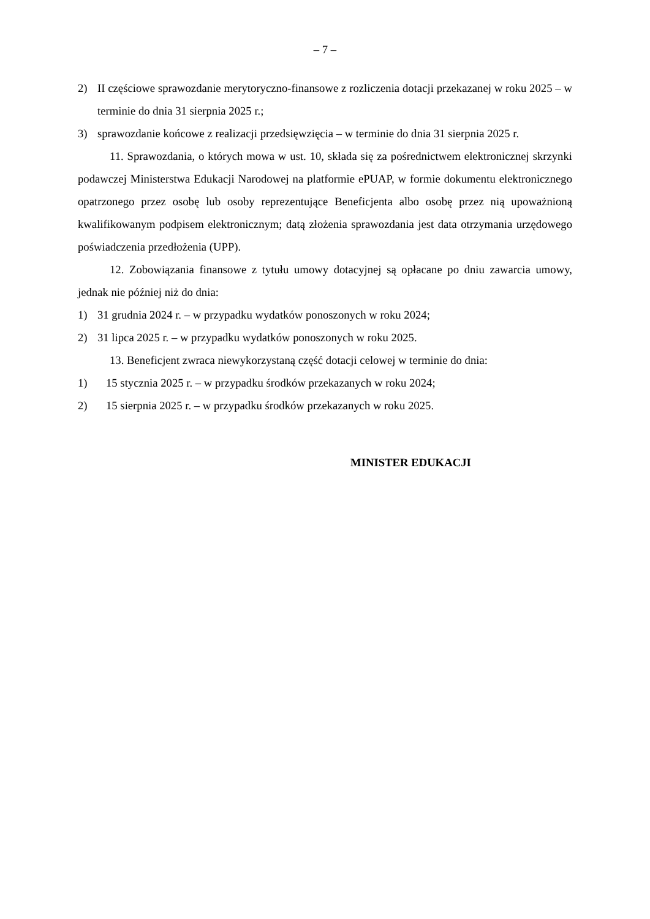– 7 –
2) II częściowe sprawozdanie merytoryczno-finansowe z rozliczenia dotacji przekazanej w roku 2025 – w terminie do dnia 31 sierpnia 2025 r.;
3) sprawozdanie końcowe z realizacji przedsięwzięcia – w terminie do dnia 31 sierpnia 2025 r.
11. Sprawozdania, o których mowa w ust. 10, składa się za pośrednictwem elektronicznej skrzynki podawczej Ministerstwa Edukacji Narodowej na platformie ePUAP, w formie dokumentu elektronicznego opatrzonego przez osobę lub osoby reprezentujące Beneficjenta albo osobę przez nią upoważnioną kwalifikowanym podpisem elektronicznym; datą złożenia sprawozdania jest data otrzymania urzędowego poświadczenia przedłożenia (UPP).
12. Zobowiązania finansowe z tytułu umowy dotacyjnej są opłacane po dniu zawarcia umowy, jednak nie później niż do dnia:
1) 31 grudnia 2024 r. – w przypadku wydatków ponoszonych w roku 2024;
2) 31 lipca 2025 r. – w przypadku wydatków ponoszonych w roku 2025.
13. Beneficjent zwraca niewykorzystaną część dotacji celowej w terminie do dnia:
1) 15 stycznia 2025 r. – w przypadku środków przekazanych w roku 2024;
2) 15 sierpnia 2025 r. – w przypadku środków przekazanych w roku 2025.
MINISTER EDUKACJI